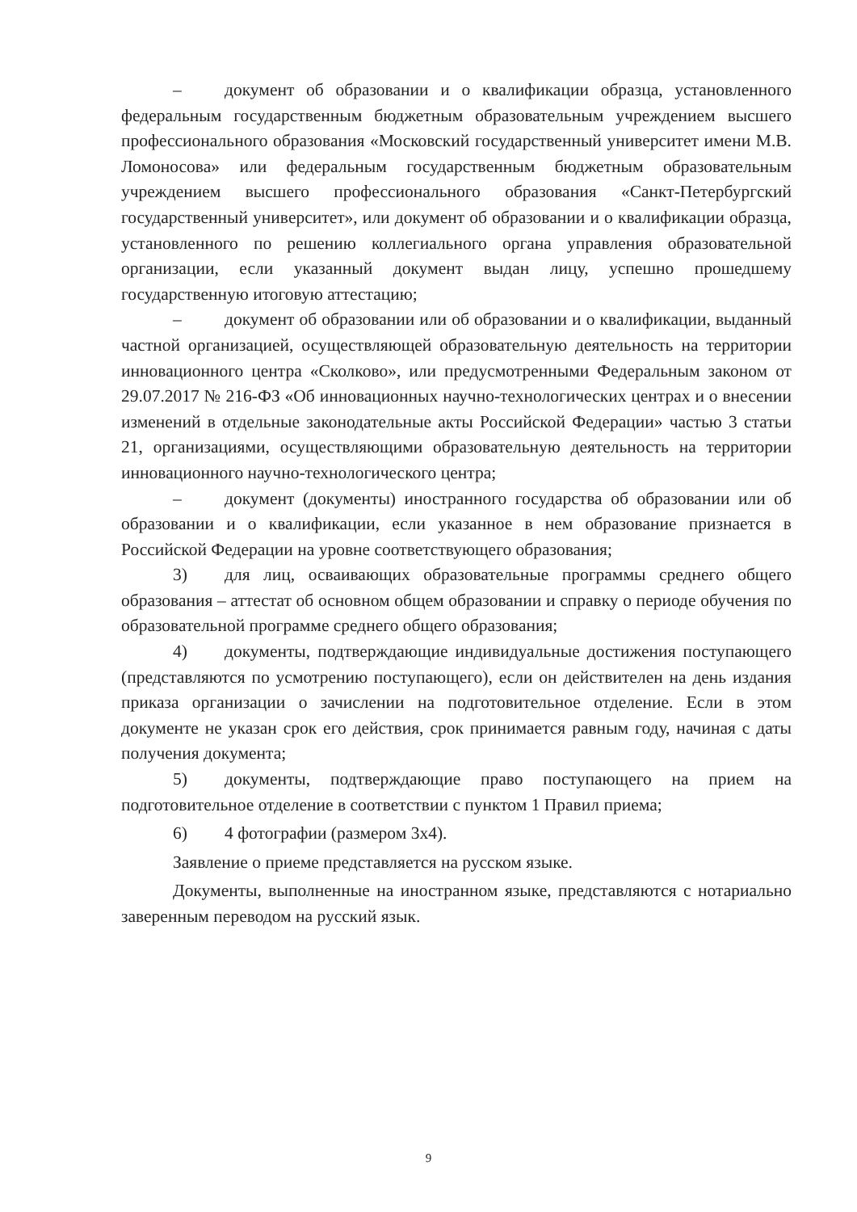– документ об образовании и о квалификации образца, установленного федеральным государственным бюджетным образовательным учреждением высшего профессионального образования «Московский государственный университет имени М.В. Ломоносова» или федеральным государственным бюджетным образовательным учреждением высшего профессионального образования «Санкт-Петербургский государственный университет», или документ об образовании и о квалификации образца, установленного по решению коллегиального органа управления образовательной организации, если указанный документ выдан лицу, успешно прошедшему государственную итоговую аттестацию;
– документ об образовании или об образовании и о квалификации, выданный частной организацией, осуществляющей образовательную деятельность на территории инновационного центра «Сколково», или предусмотренными Федеральным законом от 29.07.2017 № 216-ФЗ «Об инновационных научно-технологических центрах и о внесении изменений в отдельные законодательные акты Российской Федерации» частью 3 статьи 21, организациями, осуществляющими образовательную деятельность на территории инновационного научно-технологического центра;
– документ (документы) иностранного государства об образовании или об образовании и о квалификации, если указанное в нем образование признается в Российской Федерации на уровне соответствующего образования;
3) для лиц, осваивающих образовательные программы среднего общего образования – аттестат об основном общем образовании и справку о периоде обучения по образовательной программе среднего общего образования;
4) документы, подтверждающие индивидуальные достижения поступающего (представляются по усмотрению поступающего), если он действителен на день издания приказа организации о зачислении на подготовительное отделение. Если в этом документе не указан срок его действия, срок принимается равным году, начиная с даты получения документа;
5) документы, подтверждающие право поступающего на прием на подготовительное отделение в соответствии с пунктом 1 Правил приема;
6) 4 фотографии (размером 3х4).
Заявление о приеме представляется на русском языке.
Документы, выполненные на иностранном языке, представляются с нотариально заверенным переводом на русский язык.
9